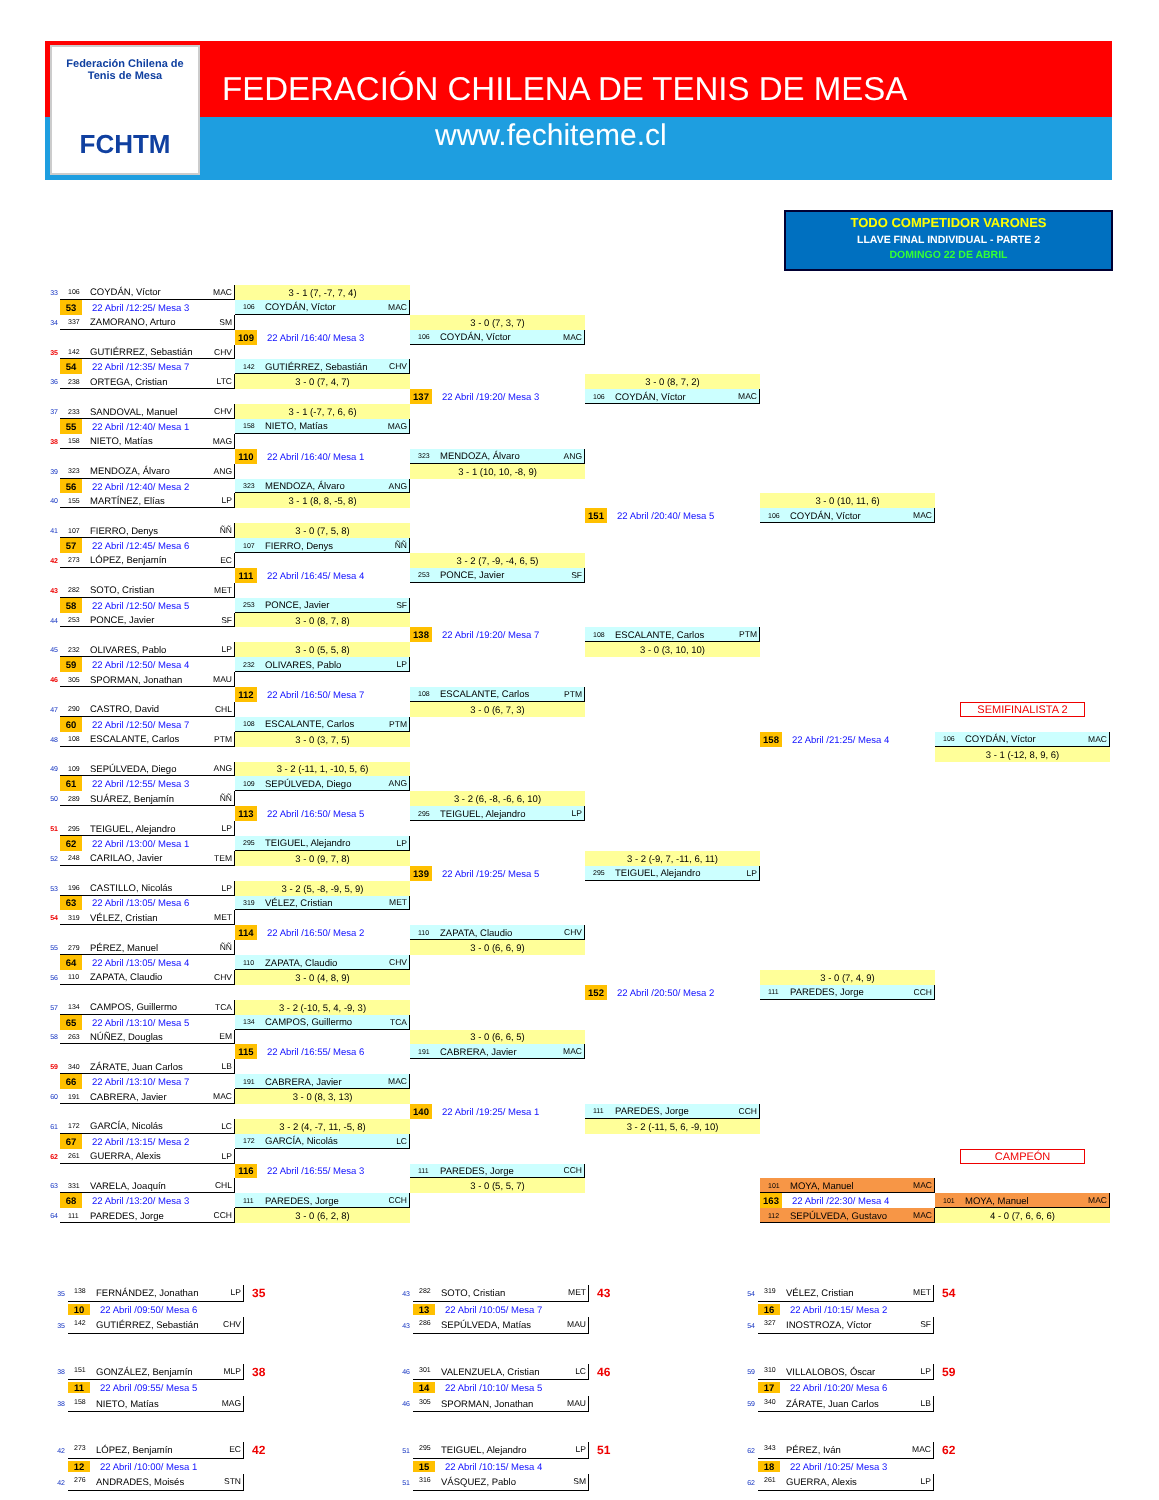Federación Chilena de Tenis de Mesa
FCHTM
FEDERACIÓN CHILENA DE TENIS DE MESA
www.fechiteme.cl
TODO COMPETIDOR VARONES
LLAVE FINAL INDIVIDUAL - PARTE 2
DOMINGO 22 DE ABRIL
33
106 COYDÁN, Víctor MAC
3 - 1 (7, -7, 7, 4)
53 22 Abril /12:25/ Mesa 3
106 COYDÁN, Víctor MAC
34
337 ZAMORANO, Arturo SM
3 - 0 (7, 3, 7)
109 22 Abril /16:40/ Mesa 3
106 COYDÁN, Víctor MAC
35
142 GUTIÉRREZ, Sebastián CHV
54 22 Abril /12:35/ Mesa 7
142 GUTIÉRREZ, Sebastián CHV
36
238 ORTEGA, Cristian LTC
3 - 0 (7, 4, 7)
3 - 0 (8, 7, 2)
137 22 Abril /19:20/ Mesa 3
106 COYDÁN, Víctor MAC
37
233 SANDOVAL, Manuel CHV
3 - 1 (-7, 7, 6, 6)
55 22 Abril /12:40/ Mesa 1
158 NIETO, Matías MAG
38
158 NIETO, Matías MAG
110 22 Abril /16:40/ Mesa 1
323 MENDOZA, Álvaro ANG
39
323 MENDOZA, Álvaro ANG
3 - 1 (10, 10, -8, 9)
56 22 Abril /12:40/ Mesa 2
323 MENDOZA, Álvaro ANG
40
155 MARTÍNEZ, Elías LP
3 - 1 (8, 8, -5, 8)
3 - 0 (10, 11, 6)
151 22 Abril /20:40/ Mesa 5
106 COYDÁN, Víctor MAC
41
107 FIERRO, Denys ÑÑ
3 - 0 (7, 5, 8)
57 22 Abril /12:45/ Mesa 6
107 FIERRO, Denys ÑÑ
42
273 LÓPEZ, Benjamín EC
3 - 2 (7, -9, -4, 6, 5)
111 22 Abril /16:45/ Mesa 4
253 PONCE, Javier SF
43
282 SOTO, Cristian MET
58 22 Abril /12:50/ Mesa 5
253 PONCE, Javier SF
44
253 PONCE, Javier SF
3 - 0 (8, 7, 8)
138 22 Abril /19:20/ Mesa 7
108 ESCALANTE, Carlos PTM
45
232 OLIVARES, Pablo LP
3 - 0 (5, 5, 8)
3 - 0 (3, 10, 10)
59 22 Abril /12:50/ Mesa 4
232 OLIVARES, Pablo LP
46
305 SPORMAN, Jonathan MAU
112 22 Abril /16:50/ Mesa 7
108 ESCALANTE, Carlos PTM
47
290 CASTRO, David CHL
3 - 0 (6, 7, 3)
SEMIFINALISTA 2
60 22 Abril /12:50/ Mesa 7
108 ESCALANTE, Carlos PTM
48
108 ESCALANTE, Carlos PTM
3 - 0 (3, 7, 5)
158 22 Abril /21:25/ Mesa 4
106 COYDÁN, Víctor MAC
3 - 1 (-12, 8, 9, 6)
49
109 SEPÚLVEDA, Diego ANG
3 - 2 (-11, 1, -10, 5, 6)
61 22 Abril /12:55/ Mesa 3
109 SEPÚLVEDA, Diego ANG
50
289 SUÁREZ, Benjamín ÑÑ
3 - 2 (6, -8, -6, 6, 10)
113 22 Abril /16:50/ Mesa 5
295 TEIGUEL, Alejandro LP
51
295 TEIGUEL, Alejandro LP
62 22 Abril /13:00/ Mesa 1
295 TEIGUEL, Alejandro LP
52
248 CARILAO, Javier TEM
3 - 0 (9, 7, 8)
3 - 2 (-9, 7, -11, 6, 11)
139 22 Abril /19:25/ Mesa 5
295 TEIGUEL, Alejandro LP
53
196 CASTILLO, Nicolás LP
3 - 2 (5, -8, -9, 5, 9)
63 22 Abril /13:05/ Mesa 6
319 VÉLEZ, Cristian MET
54
319 VÉLEZ, Cristian MET
114 22 Abril /16:50/ Mesa 2
110 ZAPATA, Claudio CHV
55
279 PÉREZ, Manuel ÑÑ
3 - 0 (6, 6, 9)
64 22 Abril /13:05/ Mesa 4
110 ZAPATA, Claudio CHV
56
110 ZAPATA, Claudio CHV
3 - 0 (4, 8, 9)
3 - 0 (7, 4, 9)
152 22 Abril /20:50/ Mesa 2
111 PAREDES, Jorge CCH
57
134 CAMPOS, Guillermo TCA
3 - 2 (-10, 5, 4, -9, 3)
65 22 Abril /13:10/ Mesa 5
134 CAMPOS, Guillermo TCA
58
263 NÚÑEZ, Douglas EM
3 - 0 (6, 6, 5)
115 22 Abril /16:55/ Mesa 6
191 CABRERA, Javier MAC
59
340 ZÁRATE, Juan Carlos LB
66 22 Abril /13:10/ Mesa 7
191 CABRERA, Javier MAC
60
191 CABRERA, Javier MAC
3 - 0 (8, 3, 13)
140 22 Abril /19:25/ Mesa 1
111 PAREDES, Jorge CCH
61
172 GARCÍA, Nicolás LC
3 - 2 (4, -7, 11, -5, 8)
3 - 2 (-11, 5, 6, -9, 10)
67 22 Abril /13:15/ Mesa 2
172 GARCÍA, Nicolás LC
62
261 GUERRA, Alexis LP
CAMPEÓN
116 22 Abril /16:55/ Mesa 3
111 PAREDES, Jorge CCH
63
331 VARELA, Joaquín CHL
3 - 0 (5, 5, 7)
101 MOYA, Manuel MAC
68 22 Abril /13:20/ Mesa 3
111 PAREDES, Jorge CCH
163 22 Abril /22:30/ Mesa 4
101 MOYA, Manuel MAC
64
111 PAREDES, Jorge CCH
3 - 0 (6, 2, 8)
112 SEPÚLVEDA, Gustavo MAC
4 - 0 (7, 6, 6, 6)
| 35 | 138 FERNÁNDEZ, Jonathan LP | 35 |
| | 10 22 Abril /09:50/ Mesa 6 | |
| 35 | 142 GUTIÉRREZ, Sebastián CHV | |
| 38 | 151 GONZÁLEZ, Benjamín MLP | 38 |
| | 11 22 Abril /09:55/ Mesa 5 | |
| 38 | 158 NIETO, Matías MAG | |
| 42 | 273 LÓPEZ, Benjamín EC | 42 |
| | 12 22 Abril /10:00/ Mesa 1 | |
| 42 | 276 ANDRADES, Moisés STN | |
| 43 | 282 SOTO, Cristian MET | 43 |
| | 13 22 Abril /10:05/ Mesa 7 | |
| 43 | 286 SEPÚLVEDA, Matías MAU | |
| 46 | 301 VALENZUELA, Cristian LC | 46 |
| | 14 22 Abril /10:10/ Mesa 5 | |
| 46 | 305 SPORMAN, Jonathan MAU | |
| 51 | 295 TEIGUEL, Alejandro LP | 51 |
| | 15 22 Abril /10:15/ Mesa 4 | |
| 51 | 316 VÁSQUEZ, Pablo SM | |
| 54 | 319 VÉLEZ, Cristian MET | 54 |
| | 16 22 Abril /10:15/ Mesa 2 | |
| 54 | 327 INOSTROZA, Víctor SF | |
| 59 | 310 VILLALOBOS, Óscar LP | 59 |
| | 17 22 Abril /10:20/ Mesa 6 | |
| 59 | 340 ZÁRATE, Juan Carlos LB | |
| 62 | 343 PÉREZ, Iván MAC | 62 |
| | 18 22 Abril /10:25/ Mesa 3 | |
| 62 | 261 GUERRA, Alexis LP | |